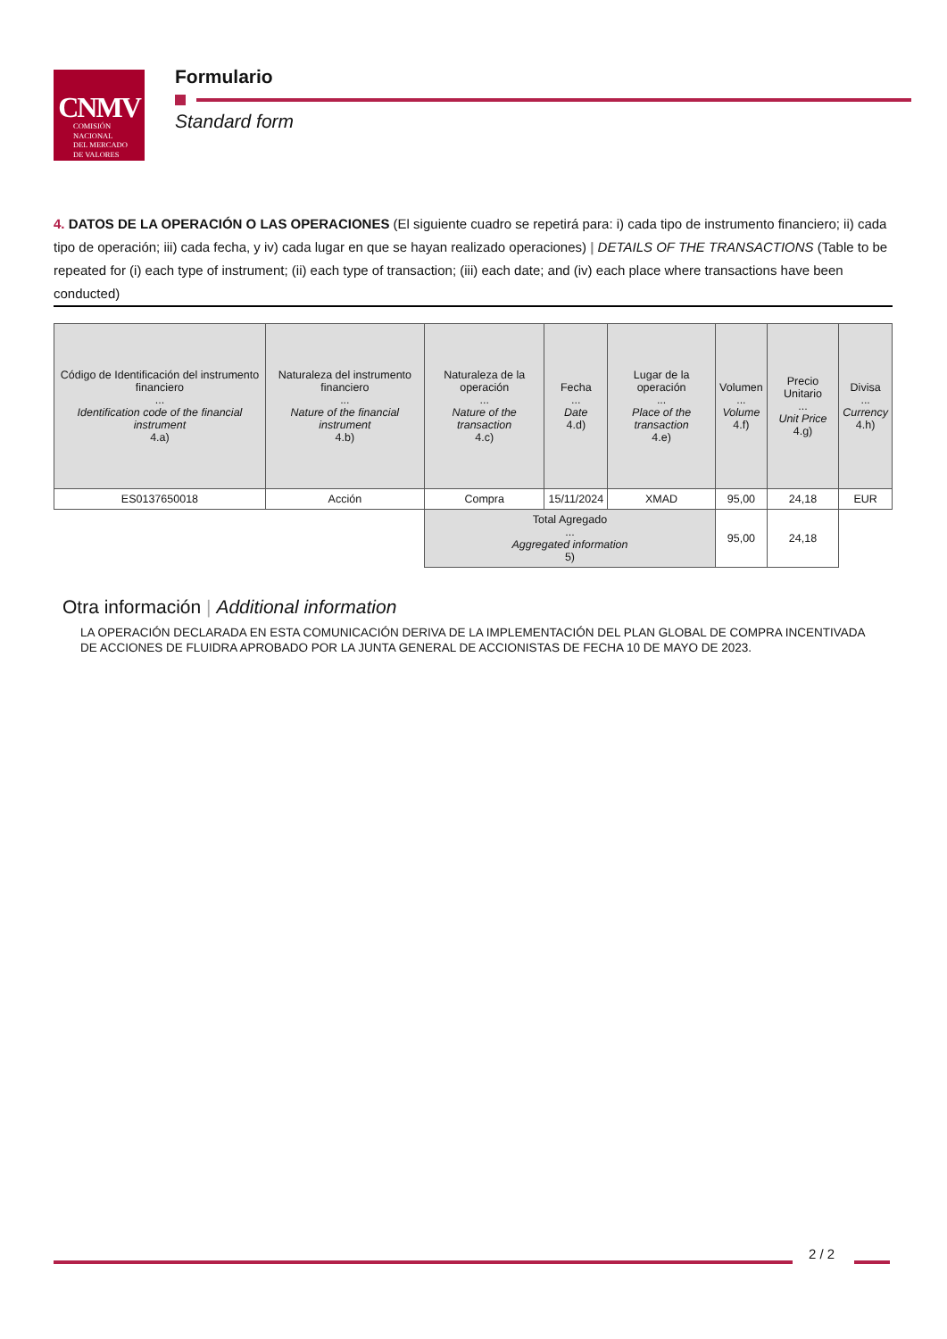CNMV
COMISIÓN
NACIONAL
DEL MERCADO
DE VALORES
Formulario
Standard form
4. DATOS DE LA OPERACIÓN O LAS OPERACIONES (El siguiente cuadro se repetirá para: i) cada tipo de instrumento financiero; ii) cada tipo de operación; iii) cada fecha, y iv) cada lugar en que se hayan realizado operaciones) | DETAILS OF THE TRANSACTIONS (Table to be repeated for (i) each type of instrument; (ii) each type of transaction; (iii) each date; and (iv) each place where transactions have been conducted)
| Código de Identificación del instrumento financiero ... Identification code of the financial instrument 4.a) | Naturaleza del instrumento financiero ... Nature of the financial instrument 4.b) | Naturaleza de la operación ... Nature of the transaction 4.c) | Fecha ... Date 4.d) | Lugar de la operación ... Place of the transaction 4.e) | Volumen ... Volume 4.f) | Precio Unitario ... Unit Price 4.g) | Divisa ... Currency 4.h) |
| --- | --- | --- | --- | --- | --- | --- | --- |
| ES0137650018 | Acción | Compra | 15/11/2024 | XMAD | 95,00 | 24,18 | EUR |
| | | Total Agregado ... Aggregated information 5) | | | 95,00 | 24,18 | |
Otra información | Additional information
LA OPERACIÓN DECLARADA EN ESTA COMUNICACIÓN DERIVA DE LA IMPLEMENTACIÓN DEL PLAN GLOBAL DE COMPRA INCENTIVADA DE ACCIONES DE FLUIDRA APROBADO POR LA JUNTA GENERAL DE ACCIONISTAS DE FECHA 10 DE MAYO DE 2023.
2 / 2